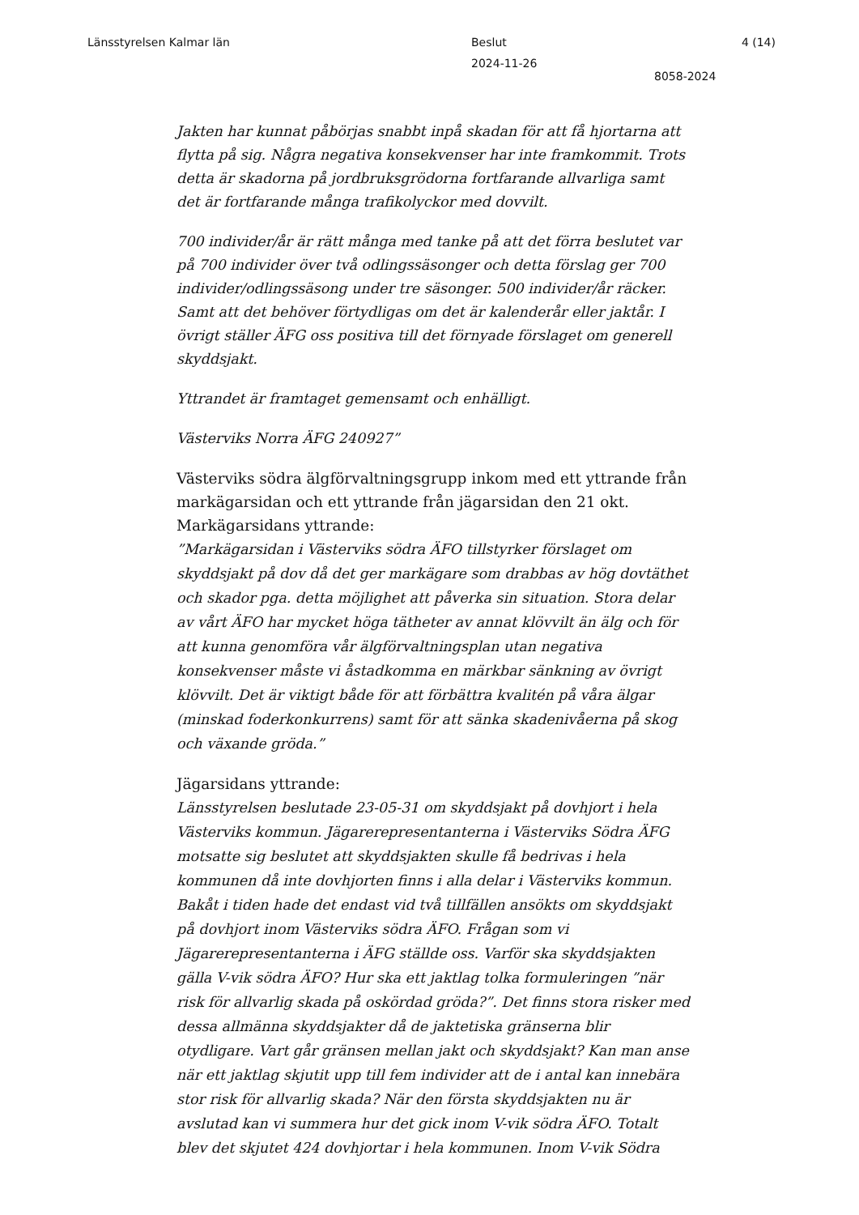Länsstyrelsen Kalmar län Beslut
2024-11-26
4 (14)
8058-2024
Jakten har kunnat påbörjas snabbt inpå skadan för att få hjortarna att flytta på sig. Några negativa konsekvenser har inte framkommit. Trots detta är skadorna på jordbruksgrödorna fortfarande allvarliga samt det är fortfarande många trafikolyckor med dovvilt.
700 individer/år är rätt många med tanke på att det förra beslutet var på 700 individer över två odlingssäsonger och detta förslag ger 700 individer/odlingssäsong under tre säsonger. 500 individer/år räcker. Samt att det behöver förtydligas om det är kalenderår eller jaktår. I övrigt ställer ÄFG oss positiva till det förnyade förslaget om generell skyddsjakt.
Yttrandet är framtaget gemensamt och enhälligt.
Västerviks Norra ÄFG 240927”
Västerviks södra älgförvaltningsgrupp inkom med ett yttrande från markägarsidan och ett yttrande från jägarsidan den 21 okt.
Markägarsidans yttrande:
”Markägarsidan i Västerviks södra ÄFO tillstyrker förslaget om skyddsjakt på dov då det ger markägare som drabbas av hög dovtäthet och skador pga. detta möjlighet att påverka sin situation. Stora delar av vårt ÄFO har mycket höga tätheter av annat klövvilt än älg och för att kunna genomföra vår älgförvaltningsplan utan negativa konsekvenser måste vi åstadkomma en märkbar sänkning av övrigt klövvilt. Det är viktigt både för att förbättra kvalitén på våra älgar (minskad foderkonkurrens) samt för att sänka skadenivåerna på skog och växande gröda.”
Jägarsidans yttrande:
Länsstyrelsen beslutade 23-05-31 om skyddsjakt på dovhjort i hela Västerviks kommun. Jägarerepresentanterna i Västerviks Södra ÄFG motsatte sig beslutet att skyddsjakten skulle få bedrivas i hela kommunen då inte dovhjorten finns i alla delar i Västerviks kommun. Bakåt i tiden hade det endast vid två tillfällen ansökts om skyddsjakt på dovhjort inom Västerviks södra ÄFO. Frågan som vi Jägarerepresentanterna i ÄFG ställde oss. Varför ska skyddsjakten gälla V-vik södra ÄFO? Hur ska ett jaktlag tolka formuleringen ”när risk för allvarlig skada på oskördad gröda?”. Det finns stora risker med dessa allmänna skyddsjakter då de jaktetiska gränserna blir otydligare. Vart går gränsen mellan jakt och skyddsjakt? Kan man anse när ett jaktlag skjutit upp till fem individer att de i antal kan innebära stor risk för allvarlig skada? När den första skyddsjakten nu är avslutad kan vi summera hur det gick inom V-vik södra ÄFO. Totalt blev det skjutet 424 dovhjortar i hela kommunen. Inom V-vik Södra